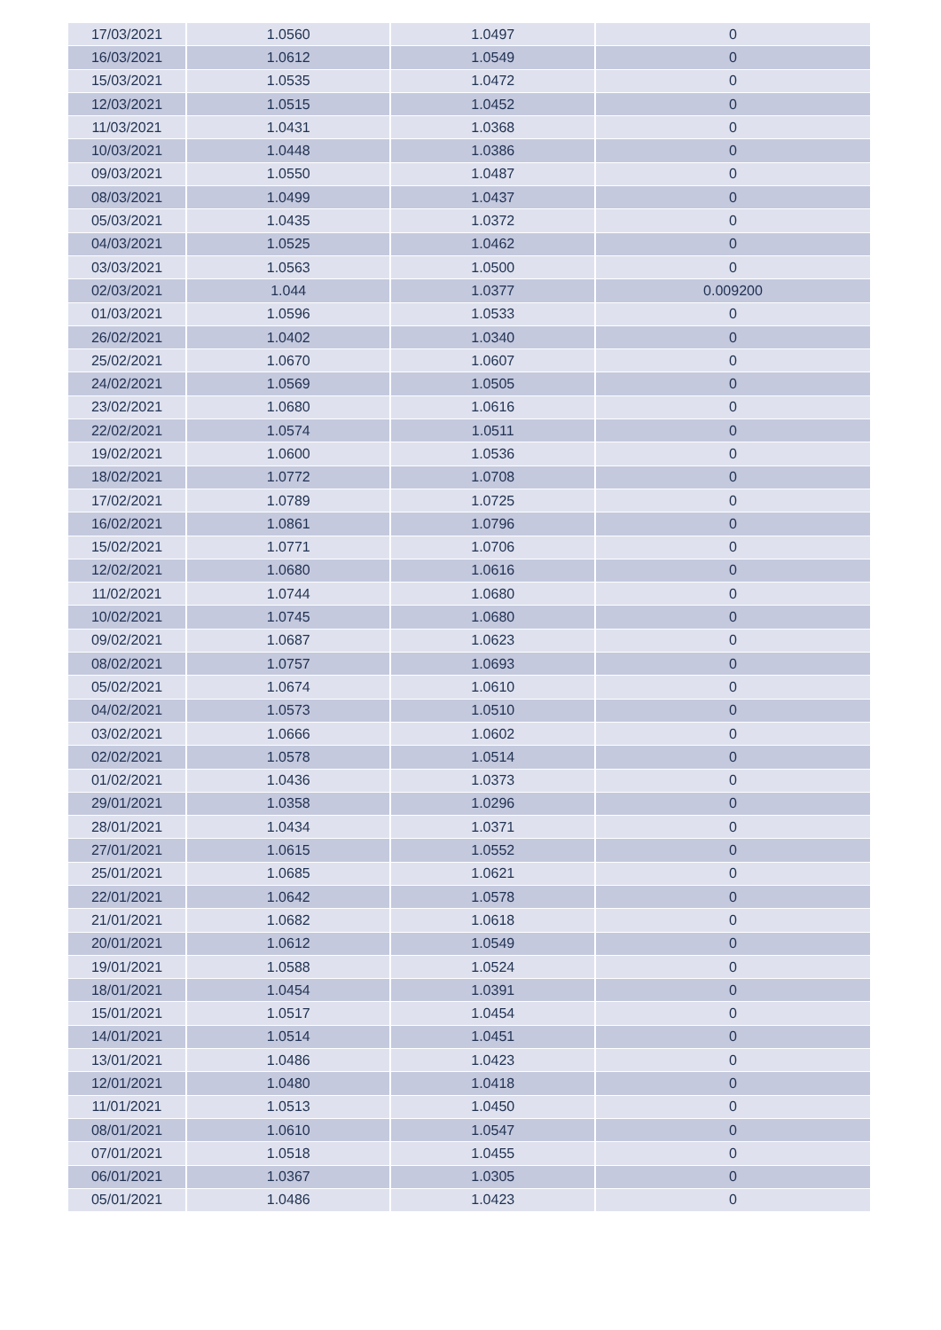| 17/03/2021 | 1.0560 | 1.0497 | 0 |
| 16/03/2021 | 1.0612 | 1.0549 | 0 |
| 15/03/2021 | 1.0535 | 1.0472 | 0 |
| 12/03/2021 | 1.0515 | 1.0452 | 0 |
| 11/03/2021 | 1.0431 | 1.0368 | 0 |
| 10/03/2021 | 1.0448 | 1.0386 | 0 |
| 09/03/2021 | 1.0550 | 1.0487 | 0 |
| 08/03/2021 | 1.0499 | 1.0437 | 0 |
| 05/03/2021 | 1.0435 | 1.0372 | 0 |
| 04/03/2021 | 1.0525 | 1.0462 | 0 |
| 03/03/2021 | 1.0563 | 1.0500 | 0 |
| 02/03/2021 | 1.044 | 1.0377 | 0.009200 |
| 01/03/2021 | 1.0596 | 1.0533 | 0 |
| 26/02/2021 | 1.0402 | 1.0340 | 0 |
| 25/02/2021 | 1.0670 | 1.0607 | 0 |
| 24/02/2021 | 1.0569 | 1.0505 | 0 |
| 23/02/2021 | 1.0680 | 1.0616 | 0 |
| 22/02/2021 | 1.0574 | 1.0511 | 0 |
| 19/02/2021 | 1.0600 | 1.0536 | 0 |
| 18/02/2021 | 1.0772 | 1.0708 | 0 |
| 17/02/2021 | 1.0789 | 1.0725 | 0 |
| 16/02/2021 | 1.0861 | 1.0796 | 0 |
| 15/02/2021 | 1.0771 | 1.0706 | 0 |
| 12/02/2021 | 1.0680 | 1.0616 | 0 |
| 11/02/2021 | 1.0744 | 1.0680 | 0 |
| 10/02/2021 | 1.0745 | 1.0680 | 0 |
| 09/02/2021 | 1.0687 | 1.0623 | 0 |
| 08/02/2021 | 1.0757 | 1.0693 | 0 |
| 05/02/2021 | 1.0674 | 1.0610 | 0 |
| 04/02/2021 | 1.0573 | 1.0510 | 0 |
| 03/02/2021 | 1.0666 | 1.0602 | 0 |
| 02/02/2021 | 1.0578 | 1.0514 | 0 |
| 01/02/2021 | 1.0436 | 1.0373 | 0 |
| 29/01/2021 | 1.0358 | 1.0296 | 0 |
| 28/01/2021 | 1.0434 | 1.0371 | 0 |
| 27/01/2021 | 1.0615 | 1.0552 | 0 |
| 25/01/2021 | 1.0685 | 1.0621 | 0 |
| 22/01/2021 | 1.0642 | 1.0578 | 0 |
| 21/01/2021 | 1.0682 | 1.0618 | 0 |
| 20/01/2021 | 1.0612 | 1.0549 | 0 |
| 19/01/2021 | 1.0588 | 1.0524 | 0 |
| 18/01/2021 | 1.0454 | 1.0391 | 0 |
| 15/01/2021 | 1.0517 | 1.0454 | 0 |
| 14/01/2021 | 1.0514 | 1.0451 | 0 |
| 13/01/2021 | 1.0486 | 1.0423 | 0 |
| 12/01/2021 | 1.0480 | 1.0418 | 0 |
| 11/01/2021 | 1.0513 | 1.0450 | 0 |
| 08/01/2021 | 1.0610 | 1.0547 | 0 |
| 07/01/2021 | 1.0518 | 1.0455 | 0 |
| 06/01/2021 | 1.0367 | 1.0305 | 0 |
| 05/01/2021 | 1.0486 | 1.0423 | 0 |